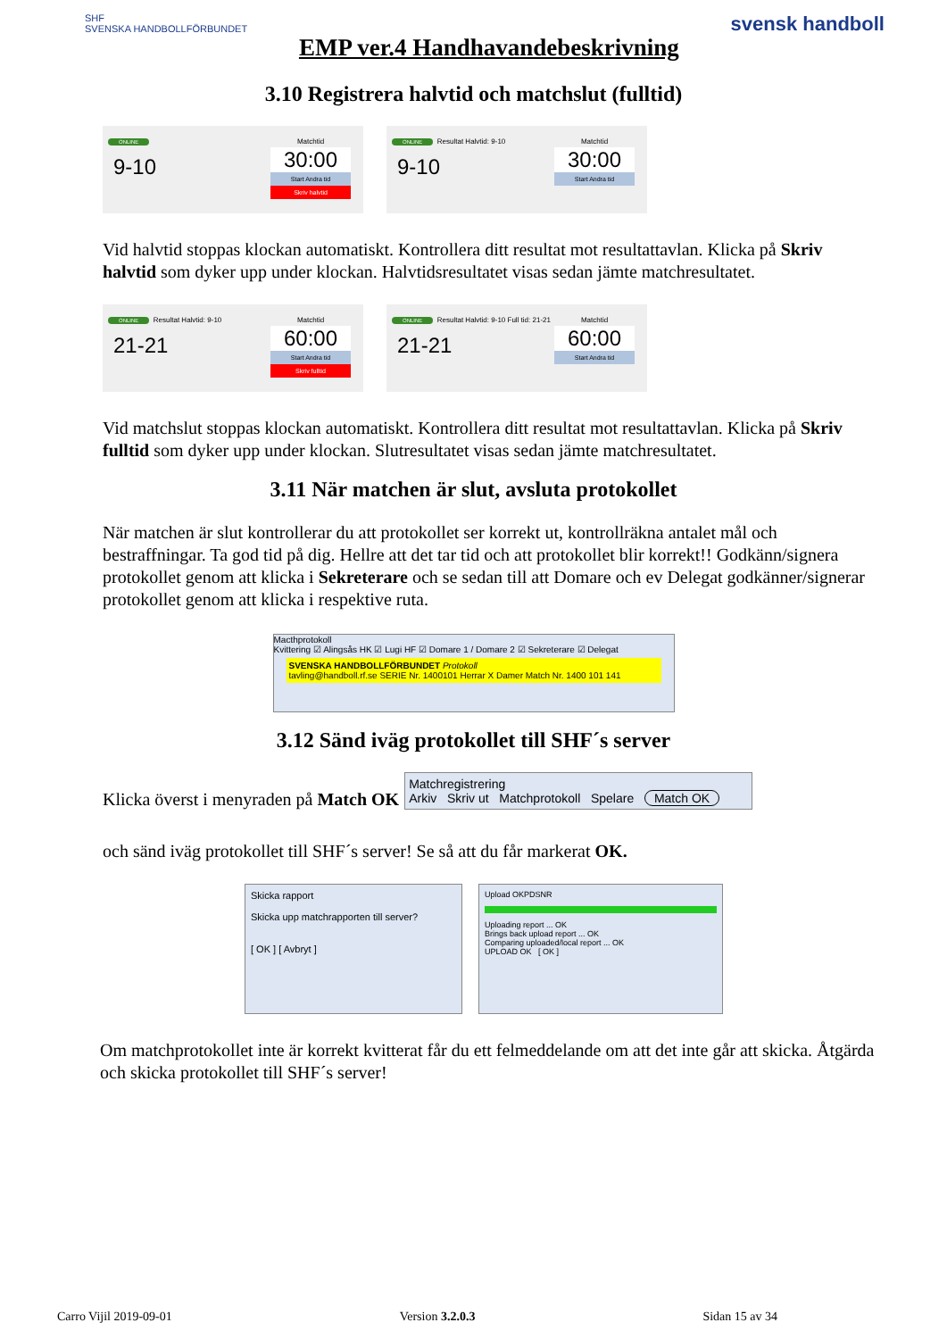SHF
SVENSKA HANDBOLLFÖRBUNDET
EMP ver.4 Handhavandebeskrivning
svensk handboll
3.10 Registrera halvtid och matchslut (fulltid)
ONLINE
9-10
Matchtid
30:00
Start Andra tid
Skriv halvtid
ONLINE Resultat Halvtid: 9-10
9-10
Matchtid
30:00
Start Andra tid
Vid halvtid stoppas klockan automatiskt. Kontrollera ditt resultat mot resultattavlan. Klicka på Skriv halvtid som dyker upp under klockan. Halvtidsresultatet visas sedan jämte matchresultatet.
ONLINE Resultat Halvtid: 9-10
21-21
Matchtid
60:00
Start Andra tid
Skriv fulltid
ONLINE Resultat Halvtid: 9-10 Full tid: 21-21
21-21
Matchtid
60:00
Start Andra tid
Vid matchslut stoppas klockan automatiskt. Kontrollera ditt resultat mot resultattavlan. Klicka på Skriv fulltid som dyker upp under klockan. Slutresultatet visas sedan jämte matchresultatet.
3.11 När matchen är slut, avsluta protokollet
När matchen är slut kontrollerar du att protokollet ser korrekt ut, kontrollräkna antalet mål och bestraffningar. Ta god tid på dig. Hellre att det tar tid och att protokollet blir korrekt!! Godkänn/signera protokollet genom att klicka i Sekreterare och se sedan till att Domare och ev Delegat godkänner/signerar protokollet genom att klicka i respektive ruta.
Macthprotokoll
Kvittering ☑ Alingsås HK ☑ Lugi HF ☑ Domare 1 / Domare 2 ☑ Sekreterare ☑ Delegat
SVENSKA HANDBOLLFÖRBUNDET Protokoll
tavling@handboll.rf.se SERIE Nr. 1400101 Herrar X Damer Match Nr. 1400 101 141
3.12 Sänd iväg protokollet till SHF´s server
Klicka överst i menyraden på Match OK
Matchregistrering
Arkiv Skriv ut Matchprotokoll Spelare Match OK
och sänd iväg protokollet till SHF´s server! Se så att du får markerat OK.
Skicka rapport
Skicka upp matchrapporten till server?
[ OK ] [ Avbryt ]
Upload OKPDSNR
Uploading report ... OK
Brings back upload report ... OK
Comparing uploaded/local report ... OK
UPLOAD OK [ OK ]
Om matchprotokollet inte är korrekt kvitterat får du ett felmeddelande om att det inte går att skicka. Åtgärda och skicka protokollet till SHF´s server!
Carro Vijil 2019-09-01 Version 3.2.0.3 Sidan 15 av 34